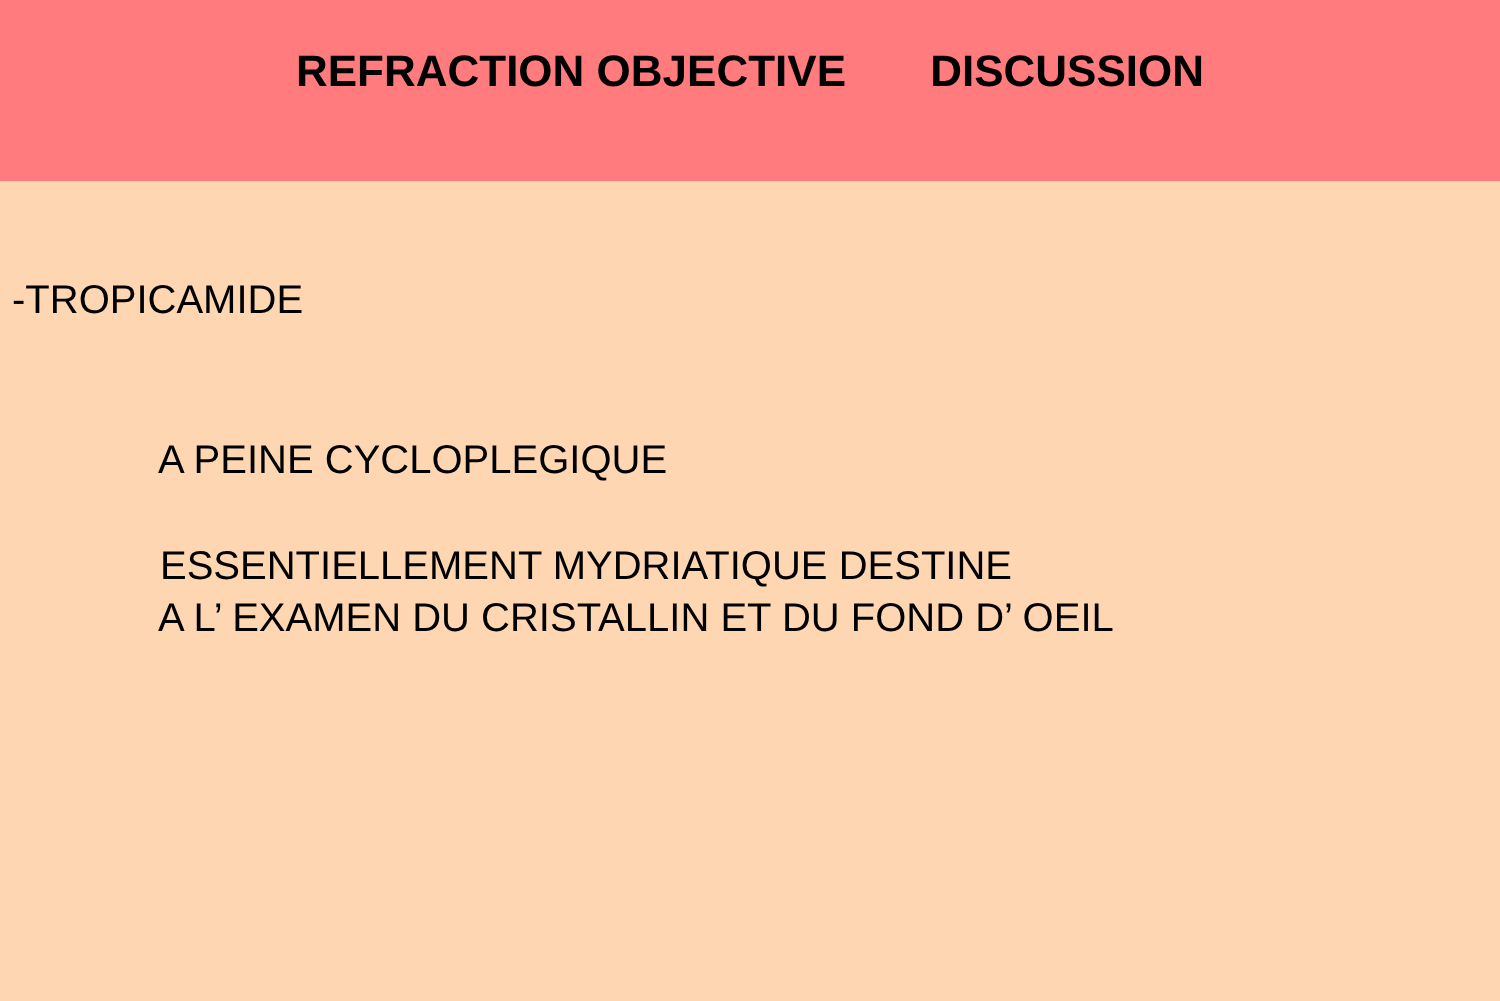REFRACTION OBJECTIVE DISCUSSION
-TROPICAMIDE
A PEINE CYCLOPLEGIQUE
ESSENTIELLEMENT MYDRIATIQUE DESTINE
A L’ EXAMEN DU CRISTALLIN ET DU FOND D’ OEIL